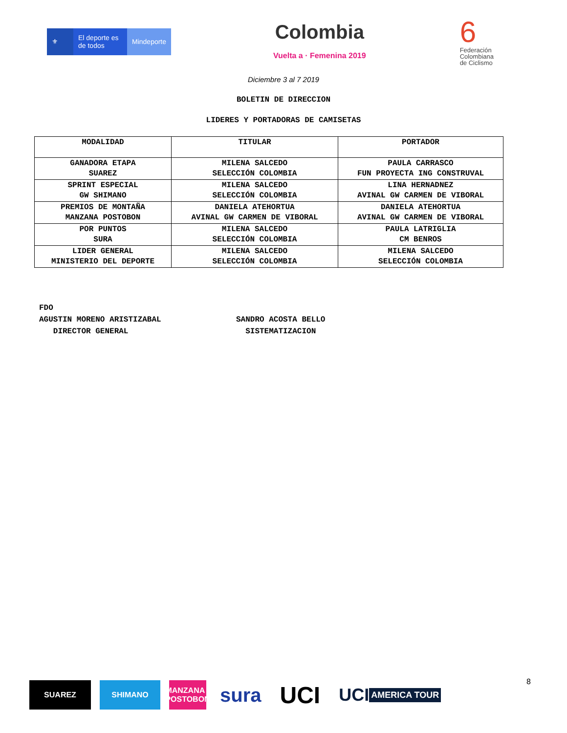⚜ El deporte es de todos
Mindeporte
Colombia
Vuelta a · Femenina 2019
6
Federación
Colombiana
de Ciclismo
Diciembre 3 al 7 2019
BOLETIN DE DIRECCION
LIDERES Y PORTADORAS DE CAMISETAS
| MODALIDAD | TITULAR | PORTADOR |
| --- | --- | --- |
| GANADORA ETAPA SUAREZ | MILENA SALCEDO SELECCIÓN COLOMBIA | PAULA CARRASCO FUN PROYECTA ING CONSTRUVAL |
| SPRINT ESPECIAL GW SHIMANO | MILENA SALCEDO SELECCIÓN COLOMBIA | LINA HERNADNEZ AVINAL GW CARMEN DE VIBORAL |
| PREMIOS DE MONTAÑA MANZANA POSTOBON | DANIELA ATEHORTUA AVINAL GW CARMEN DE VIBORAL | DANIELA ATEHORTUA AVINAL GW CARMEN DE VIBORAL |
| POR PUNTOS SURA | MILENA SALCEDO SELECCIÓN COLOMBIA | PAULA LATRIGLIA CM BENROS |
| LIDER GENERAL MINISTERIO DEL DEPORTE | MILENA SALCEDO SELECCIÓN COLOMBIA | MILENA SALCEDO SELECCIÓN COLOMBIA |
FDO
AGUSTIN MORENO ARISTIZABAL
DIRECTOR GENERAL
SANDRO ACOSTA BELLO
SISTEMATIZACION
SUAREZ SHIMANO
MANZANA POSTOBON
sura
UCI
UCI AMERICA TOUR
8